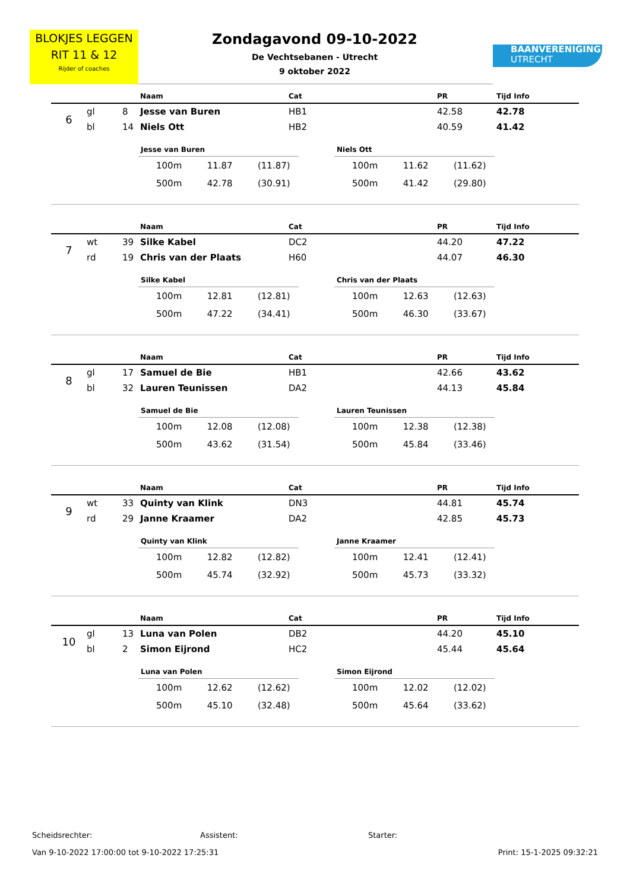BLOKJES LEGGEN
RIT 11 & 12
Rijder of coaches
Zondagavond 09-10-2022
De Vechtsebanen - Utrecht
9 oktober 2022
BAANVERENIGING
UTRECHT
| | | | Naam | Cat | PR | Tijd Info |
| --- | --- | --- | --- | --- | --- | --- |
| 6 | gl | 8 | Jesse van Buren | HB1 | 42.58 | 42.78 |
| | bl | 14 | Niels Ott | HB2 | 40.59 | 41.42 |
| Jesse van Buren | | |
| --- | --- | --- |
| 100m | 11.87 | (11.87) |
| 500m | 42.78 | (30.91) |
| Niels Ott | | |
| --- | --- | --- |
| 100m | 11.62 | (11.62) |
| 500m | 41.42 | (29.80) |
| | | | Naam | Cat | PR | Tijd Info |
| --- | --- | --- | --- | --- | --- | --- |
| 7 | wt | 39 | Silke Kabel | DC2 | 44.20 | 47.22 |
| | rd | 19 | Chris van der Plaats | H60 | 44.07 | 46.30 |
| Silke Kabel | | |
| --- | --- | --- |
| 100m | 12.81 | (12.81) |
| 500m | 47.22 | (34.41) |
| Chris van der Plaats | | |
| --- | --- | --- |
| 100m | 12.63 | (12.63) |
| 500m | 46.30 | (33.67) |
| | | | Naam | Cat | PR | Tijd Info |
| --- | --- | --- | --- | --- | --- | --- |
| 8 | gl | 17 | Samuel de Bie | HB1 | 42.66 | 43.62 |
| | bl | 32 | Lauren Teunissen | DA2 | 44.13 | 45.84 |
| Samuel de Bie | | |
| --- | --- | --- |
| 100m | 12.08 | (12.08) |
| 500m | 43.62 | (31.54) |
| Lauren Teunissen | | |
| --- | --- | --- |
| 100m | 12.38 | (12.38) |
| 500m | 45.84 | (33.46) |
| | | | Naam | Cat | PR | Tijd Info |
| --- | --- | --- | --- | --- | --- | --- |
| 9 | wt | 33 | Quinty van Klink | DN3 | 44.81 | 45.74 |
| | rd | 29 | Janne Kraamer | DA2 | 42.85 | 45.73 |
| Quinty van Klink | | |
| --- | --- | --- |
| 100m | 12.82 | (12.82) |
| 500m | 45.74 | (32.92) |
| Janne Kraamer | | |
| --- | --- | --- |
| 100m | 12.41 | (12.41) |
| 500m | 45.73 | (33.32) |
| | | | Naam | Cat | PR | Tijd Info |
| --- | --- | --- | --- | --- | --- | --- |
| 10 | gl | 13 | Luna van Polen | DB2 | 44.20 | 45.10 |
| | bl | 2 | Simon Eijrond | HC2 | 45.44 | 45.64 |
| Luna van Polen | | |
| --- | --- | --- |
| 100m | 12.62 | (12.62) |
| 500m | 45.10 | (32.48) |
| Simon Eijrond | | |
| --- | --- | --- |
| 100m | 12.02 | (12.02) |
| 500m | 45.64 | (33.62) |
Scheidsrechter: Assistent: Starter:
Van 9-10-2022 17:00:00 tot 9-10-2022 17:25:31 Print: 15-1-2025 09:32:21